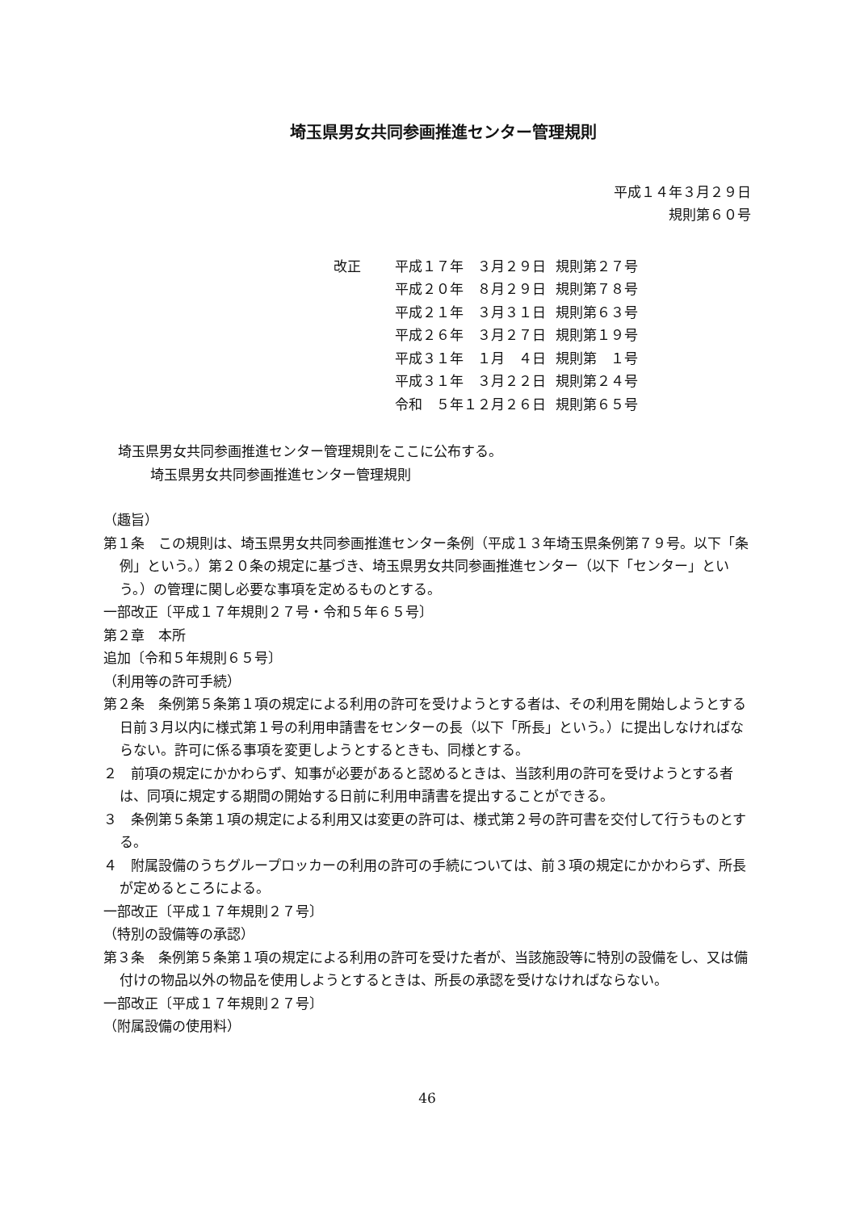埼玉県男女共同参画推進センター管理規則
平成１４年３月２９日
規則第６０号
| 改正 | 平成１７年 ３月２９日 | 規則第２７号 |
| | 平成２０年 ８月２９日 | 規則第７８号 |
| | 平成２１年 ３月３１日 | 規則第６３号 |
| | 平成２６年 ３月２７日 | 規則第１９号 |
| | 平成３１年 １月 ４日 | 規則第 １号 |
| | 平成３１年 ３月２２日 | 規則第２４号 |
| | 令和 ５年１２月２６日 | 規則第６５号 |
埼玉県男女共同参画推進センター管理規則をここに公布する。
埼玉県男女共同参画推進センター管理規則
（趣旨）
第１条　この規則は、埼玉県男女共同参画推進センター条例（平成１３年埼玉県条例第７９号。以下「条例」という。）第２０条の規定に基づき、埼玉県男女共同参画推進センター（以下「センター」という。）の管理に関し必要な事項を定めるものとする。
一部改正〔平成１７年規則２７号・令和５年６５号〕
第２章　本所
追加〔令和５年規則６５号〕
（利用等の許可手続）
第２条　条例第５条第１項の規定による利用の許可を受けようとする者は、その利用を開始しようとする日前３月以内に様式第１号の利用申請書をセンターの長（以下「所長」という。）に提出しなければならない。許可に係る事項を変更しようとするときも、同様とする。
２　前項の規定にかかわらず、知事が必要があると認めるときは、当該利用の許可を受けようとする者は、同項に規定する期間の開始する日前に利用申請書を提出することができる。
３　条例第５条第１項の規定による利用又は変更の許可は、様式第２号の許可書を交付して行うものとする。
４　附属設備のうちグループロッカーの利用の許可の手続については、前３項の規定にかかわらず、所長が定めるところによる。
一部改正〔平成１７年規則２７号〕
（特別の設備等の承認）
第３条　条例第５条第１項の規定による利用の許可を受けた者が、当該施設等に特別の設備をし、又は備付けの物品以外の物品を使用しようとするときは、所長の承認を受けなければならない。
一部改正〔平成１７年規則２７号〕
（附属設備の使用料）
46